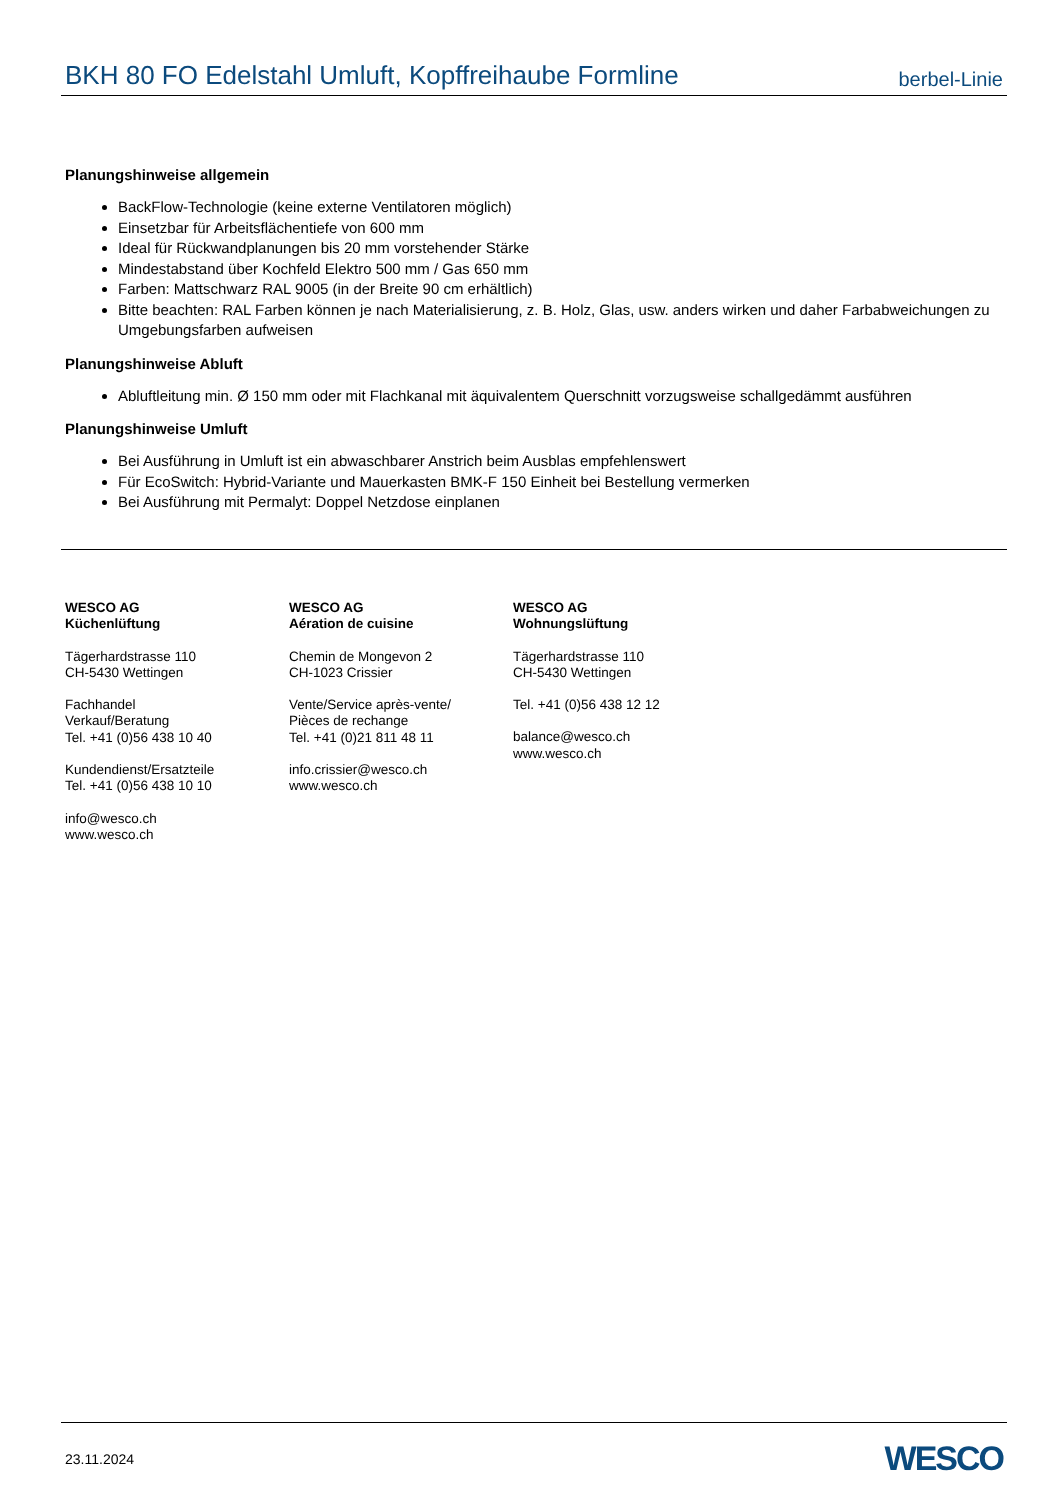BKH 80 FO Edelstahl Umluft, Kopffreihaube Formline
berbel-Linie
Planungshinweise allgemein
BackFlow-Technologie (keine externe Ventilatoren möglich)
Einsetzbar für Arbeitsflächentiefe von 600 mm
Ideal für Rückwandplanungen bis 20 mm vorstehender Stärke
Mindestabstand über Kochfeld Elektro 500 mm / Gas 650 mm
Farben: Mattschwarz RAL 9005 (in der Breite 90 cm erhältlich)
Bitte beachten: RAL Farben können je nach Materialisierung, z. B. Holz, Glas, usw. anders wirken und daher Farbabweichungen zu Umgebungsfarben aufweisen
Planungshinweise Abluft
Abluftleitung min. Ø 150 mm oder mit Flachkanal mit äquivalentem Querschnitt vorzugsweise schallgedämmt ausführen
Planungshinweise Umluft
Bei Ausführung in Umluft ist ein abwaschbarer Anstrich beim Ausblas empfehlenswert
Für EcoSwitch: Hybrid-Variante und Mauerkasten BMK-F 150 Einheit bei Bestellung vermerken
Bei Ausführung mit Permalyt: Doppel Netzdose einplanen
WESCO AG
Küchenlüftung
Tägerhardstrasse 110
CH-5430 Wettingen
Fachhandel
Verkauf/Beratung
Tel. +41 (0)56 438 10 40
Kundendienst/Ersatzteile
Tel. +41 (0)56 438 10 10
info@wesco.ch
www.wesco.ch
WESCO AG
Aération de cuisine
Chemin de Mongevon 2
CH-1023 Crissier
Vente/Service après-vente/
Pièces de rechange
Tel. +41 (0)21 811 48 11
info.crissier@wesco.ch
www.wesco.ch
WESCO AG
Wohnungslüftung
Tägerhardstrasse 110
CH-5430 Wettingen
Tel. +41 (0)56 438 12 12
balance@wesco.ch
www.wesco.ch
23.11.2024 WESCO